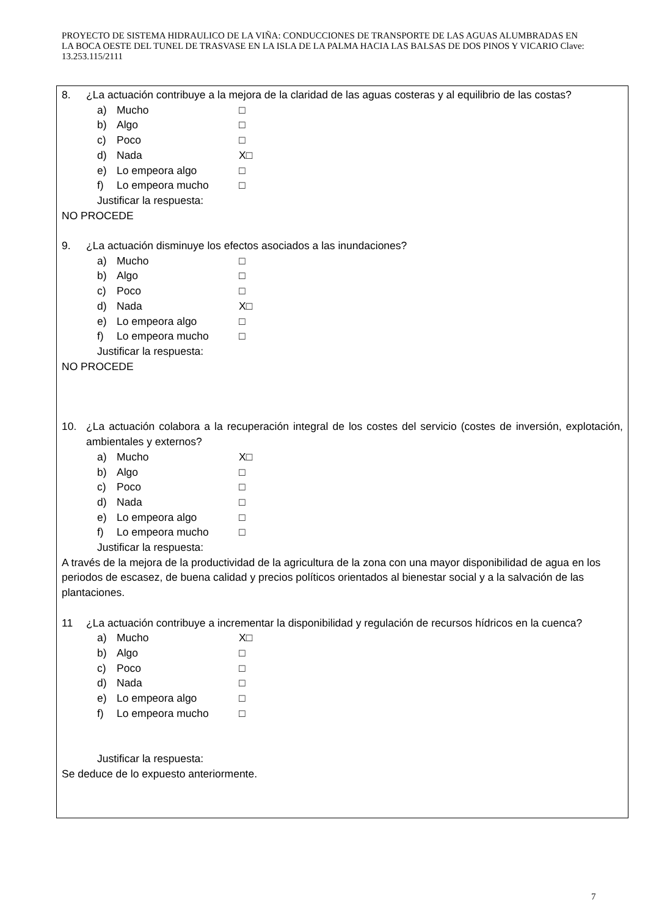PROYECTO DE SISTEMA HIDRAULICO DE LA VIÑA: CONDUCCIONES DE TRANSPORTE DE LAS AGUAS ALUMBRADAS EN LA BOCA OESTE DEL TUNEL DE TRASVASE EN LA ISLA DE LA PALMA HACIA LAS BALSAS DE DOS PINOS Y VICARIO Clave: 13.253.115/2111
8. ¿La actuación contribuye a la mejora de la claridad de las aguas costeras y al equilibrio de las costas?
a) Mucho □
b) Algo □
c) Poco □
d) Nada X□
e) Lo empeora algo □
f) Lo empeora mucho □
Justificar la respuesta:
NO PROCEDE
9. ¿La actuación disminuye los efectos asociados a las inundaciones?
a) Mucho □
b) Algo □
c) Poco □
d) Nada X□
e) Lo empeora algo □
f) Lo empeora mucho □
Justificar la respuesta:
NO PROCEDE
10. ¿La actuación colabora a la recuperación integral de los costes del servicio (costes de inversión, explotación, ambientales y externos?
a) Mucho X□
b) Algo □
c) Poco □
d) Nada □
e) Lo empeora algo □
f) Lo empeora mucho □
Justificar la respuesta:
A través de la mejora de la productividad de la agricultura de la zona con una mayor disponibilidad de agua en los periodos de escasez, de buena calidad y precios políticos orientados al bienestar social y a la salvación de las plantaciones.
11 ¿La actuación contribuye a incrementar la disponibilidad y regulación de recursos hídricos en la cuenca?
a) Mucho X□
b) Algo □
c) Poco □
d) Nada □
e) Lo empeora algo □
f) Lo empeora mucho □
Justificar la respuesta:
Se deduce de lo expuesto anteriormente.
7